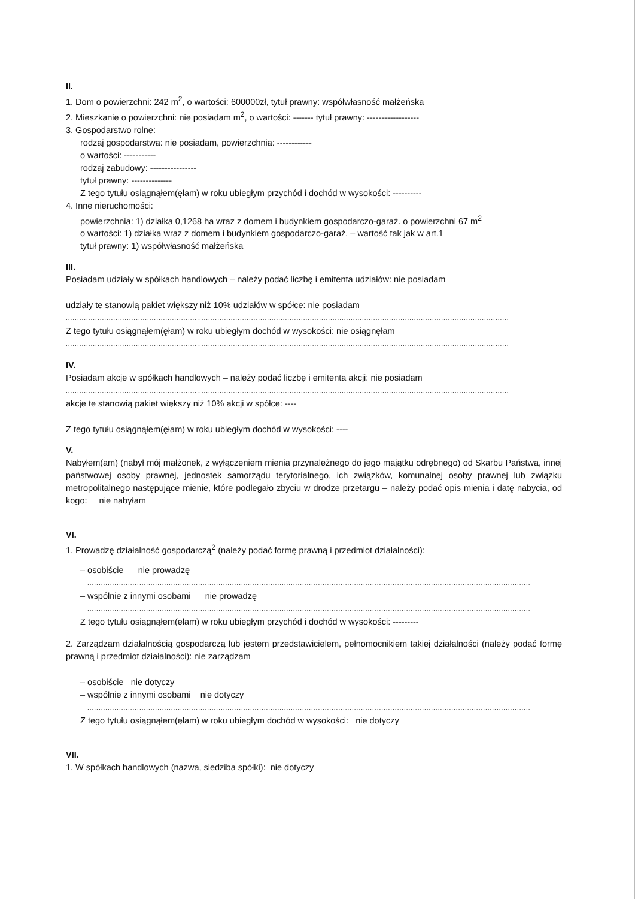II.
1. Dom o powierzchni: 242 m<sup>2</sup>, o wartości: 600000zł, tytuł prawny: współwłasność małżeńska
2. Mieszkanie o powierzchni: nie posiadam m<sup>2</sup>, o wartości: ------- tytuł prawny: ------------------
3. Gospodarstwo rolne:
rodzaj gospodarstwa: nie posiadam, powierzchnia: ------------
o wartości: -----------
rodzaj zabudowy: ----------------
tytuł prawny: --------------
Z tego tytułu osiągnąłem(ęłam) w roku ubiegłym przychód i dochód w wysokości: ----------
4. Inne nieruchomości:
powierzchnia: 1) działka 0,1268 ha wraz z domem i budynkiem gospodarczo-garaż. o powierzchni 67 m<sup>2</sup>
o wartości: 1) działka wraz z domem i budynkiem gospodarczo-garaż. – wartość tak jak w art.1
tytuł prawny: 1) współwłasność małżeńska
III.
Posiadam udziały w spółkach handlowych – należy podać liczbę i emitenta udziałów: nie posiadam
....................................................................................................................................................................................................
udziały te stanowią pakiet większy niż 10% udziałów w spółce: nie posiadam
....................................................................................................................................................................................................
Z tego tytułu osiągnąłem(ęłam) w roku ubiegłym dochód w wysokości: nie osiągnęłam
....................................................................................................................................................................................................
IV.
Posiadam akcje w spółkach handlowych – należy podać liczbę i emitenta akcji: nie posiadam
....................................................................................................................................................................................................
akcje te stanowią pakiet większy niż 10% akcji w spółce: ----
....................................................................................................................................................................................................
Z tego tytułu osiągnąłem(ęłam) w roku ubiegłym dochód w wysokości: ----
V.
Nabyłem(am) (nabył mój małżonek, z wyłączeniem mienia przynależnego do jego majątku odrębnego) od Skarbu Państwa, innej państwowej osoby prawnej, jednostek samorządu terytorialnego, ich związków, komunalnej osoby prawnej lub związku metropolitalnego następujące mienie, które podlegało zbyciu w drodze przetargu – należy podać opis mienia i datę nabycia, od kogo: nie nabyłam
....................................................................................................................................................................................................
VI.
1. Prowadzę działalność gospodarczą<sup>2</sup> (należy podać formę prawną i przedmiot działalności):
– osobiście nie prowadzę
....................................................................................................................................................................................................
– wspólnie z innymi osobami nie prowadzę
....................................................................................................................................................................................................
Z tego tytułu osiągnąłem(ęłam) w roku ubiegłym przychód i dochód w wysokości: ---------
2. Zarządzam działalnością gospodarczą lub jestem przedstawicielem, pełnomocnikiem takiej działalności (należy podać formę prawną i przedmiot działalności): nie zarządzam
....................................................................................................................................................................................................
– osobiście nie dotyczy
– wspólnie z innymi osobami nie dotyczy
....................................................................................................................................................................................................
Z tego tytułu osiągnąłem(ęłam) w roku ubiegłym dochód w wysokości: nie dotyczy
....................................................................................................................................................................................................
VII.
1. W spółkach handlowych (nazwa, siedziba spółki): nie dotyczy
....................................................................................................................................................................................................